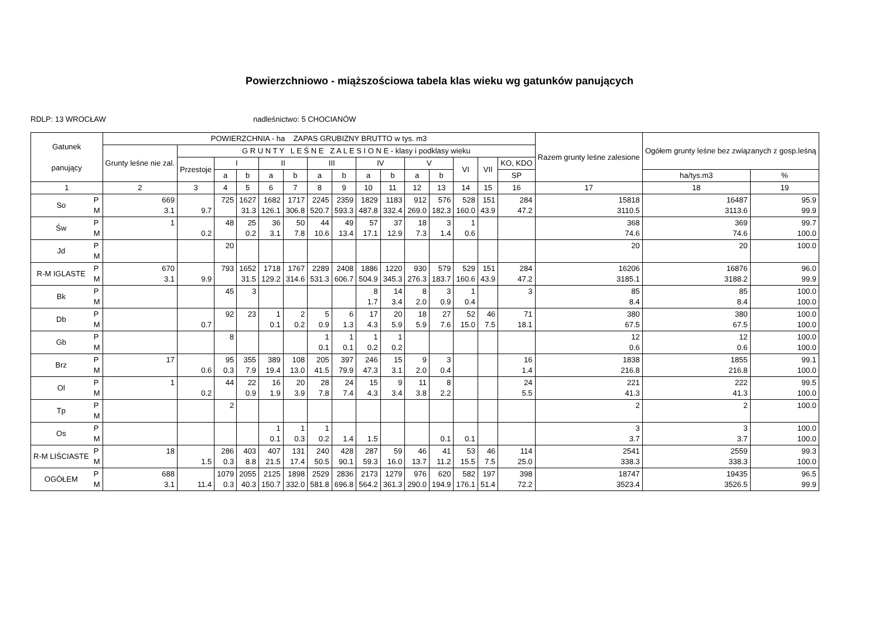Powierzchniowo - miąższościowa tabela klas wieku wg gatunków panujących
RDLP: 13 WROCŁAW nadleśnictwo: 5 CHOCIANÓW
| Gatunek panujący | | POWIERZCHNIA - ha ZAPAS GRUBIZNY BRUTTO w tys. m3 | | | | | | | | | | | | | | | Razem grunty leśne zalesione | Ogółem grunty leśne bez związanych z gosp.leśną | |
| --- | --- | --- | --- | --- | --- | --- | --- | --- | --- | --- | --- | --- | --- | --- | --- | --- | --- | --- | --- |
| | | Grunty leśne nie zal. | G R U N T Y L E Ś N E Z A L E S I O N E - klasy i podklasy wieku | | | | | | | | | | | | | | | | |
| | | | Przestoje | I | | II | | III | | IV | | V | | VI | VII | KO, KDO | | | |
| | | | | a | b | a | b | a | b | a | b | a | b | | | SP | | ha/tys.m3 | % |
| 1 | | 2 | 3 | 4 | 5 | 6 | 7 | 8 | 9 | 10 | 11 | 12 | 13 | 14 | 15 | 16 | 17 | 18 | 19 |
| So | P M | 669 3.1 | 9.7 | 725 | 1627 31.3 | 1682 126.1 | 1717 306.8 | 2245 520.7 | 2359 593.3 | 1829 487.8 | 1183 332.4 | 912 269.0 | 576 182.3 | 528 160.0 | 151 43.9 | 284 47.2 | 15818 3110.5 | 16487 3113.6 | 95.9 99.9 |
| Św | P M | 1 | 0.2 | 48 | 25 0.2 | 36 3.1 | 50 7.8 | 44 10.6 | 49 13.4 | 57 17.1 | 37 12.9 | 18 7.3 | 3 1.4 | 1 0.6 | | | 368 74.6 | 369 74.6 | 99.7 100.0 |
| Jd | P M | | | 20 | | | | | | | | | | | | | 20 | 20 | 100.0 |
| R-M IGLASTE | P M | 670 3.1 | 9.9 | 793 | 1652 31.5 | 1718 129.2 | 1767 314.6 | 2289 531.3 | 2408 606.7 | 1886 504.9 | 1220 345.3 | 930 276.3 | 579 183.7 | 529 160.6 | 151 43.9 | 284 47.2 | 16206 3185.1 | 16876 3188.2 | 96.0 99.9 |
| Bk | P M | | | 45 | 3 | | | | | 8 1.7 | 14 3.4 | 8 2.0 | 3 0.9 | 1 0.4 | | 3 | 85 8.4 | 85 8.4 | 100.0 100.0 |
| Db | P M | | 0.7 | 92 | 23 | 1 0.1 | 2 0.2 | 5 0.9 | 6 1.3 | 17 4.3 | 20 5.9 | 18 5.9 | 27 7.6 | 52 15.0 | 46 7.5 | 71 18.1 | 380 67.5 | 380 67.5 | 100.0 100.0 |
| Gb | P M | | | 8 | | | | 1 0.1 | 1 0.1 | 1 0.2 | 1 0.2 | | | | | | 12 0.6 | 12 0.6 | 100.0 100.0 |
| Brz | P M | 17 | 0.6 | 95 0.3 | 355 7.9 | 389 19.4 | 108 13.0 | 205 41.5 | 397 79.9 | 246 47.3 | 15 3.1 | 9 2.0 | 3 0.4 | | | 16 1.4 | 1838 216.8 | 1855 216.8 | 99.1 100.0 |
| Ol | P M | 1 | 0.2 | 44 | 22 0.9 | 16 1.9 | 20 3.9 | 28 7.8 | 24 7.4 | 15 4.3 | 9 3.4 | 11 3.8 | 8 2.2 | | | 24 5.5 | 221 41.3 | 222 41.3 | 99.5 100.0 |
| Tp | P M | | | 2 | | | | | | | | | | | | | 2 | 2 | 100.0 |
| Os | P M | | | | | 1 0.1 | 1 0.3 | 1 0.2 | 1.4 | 1.5 | | | 0.1 | 0.1 | | | 3 3.7 | 3 3.7 | 100.0 100.0 |
| R-M LIŚCIASTE | P M | 18 | 1.5 | 286 0.3 | 403 8.8 | 407 21.5 | 131 17.4 | 240 50.5 | 428 90.1 | 287 59.3 | 59 16.0 | 46 13.7 | 41 11.2 | 53 15.5 | 46 7.5 | 114 25.0 | 2541 338.3 | 2559 338.3 | 99.3 100.0 |
| OGÓŁEM | P M | 688 3.1 | 11.4 | 1079 0.3 | 2055 40.3 | 2125 150.7 | 1898 332.0 | 2529 581.8 | 2836 696.8 | 2173 564.2 | 1279 361.3 | 976 290.0 | 620 194.9 | 582 176.1 | 197 51.4 | 398 72.2 | 18747 3523.4 | 19435 3526.5 | 96.5 99.9 |